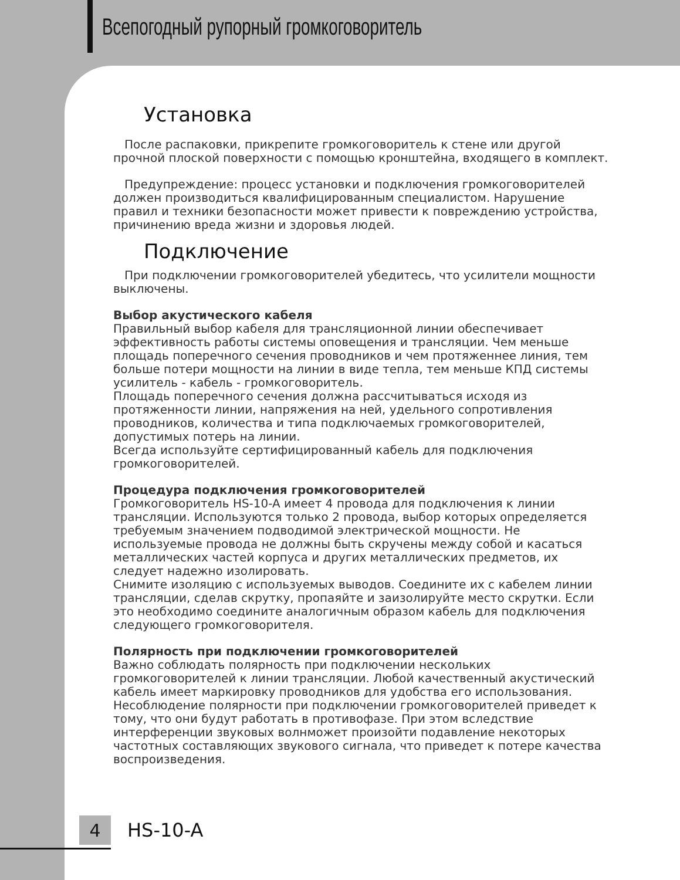Всепогодный рупорный громкоговоритель
Установка
После распаковки, прикрепите громкоговоритель к стене или другой прочной плоской поверхности с помощью кронштейна, входящего в комплект.
Предупреждение: процесс установки и подключения громкоговорителей должен производиться квалифицированным специалистом. Нарушение правил и техники безопасности может привести к повреждению устройства, причинению вреда жизни и здоровья людей.
Подключение
При подключении громкоговорителей убедитесь, что усилители мощности выключены.
Выбор акустического кабеля
Правильный выбор кабеля для трансляционной линии обеспечивает эффективность работы системы оповещения и трансляции. Чем меньше площадь поперечного сечения проводников и чем протяженнее линия, тем больше потери мощности на линии в виде тепла, тем меньше КПД системы усилитель - кабель - громкоговоритель.
Площадь поперечного сечения должна рассчитываться исходя из протяженности линии, напряжения на ней, удельного сопротивления проводников, количества и типа подключаемых громкоговорителей, допустимых потерь на линии.
Всегда используйте сертифицированный кабель для подключения громкоговорителей.
Процедура подключения громкоговорителей
Громкоговоритель HS-10-A имеет 4 провода для подключения к линии трансляции. Используются только 2 провода, выбор которых определяется требуемым значением подводимой электрической мощности. Не используемые провода не должны быть скручены между собой и касаться металлических частей корпуса и других металлических предметов, их следует надежно изолировать.
Снимите изоляцию с используемых выводов. Соедините их с кабелем линии трансляции, сделав скрутку, пропаяйте и заизолируйте место скрутки. Если это необходимо соедините аналогичным образом кабель для подключения следующего громкоговорителя.
Полярность при подключении громкоговорителей
Важно соблюдать полярность при подключении нескольких громкоговорителей к линии трансляции. Любой качественный акустический кабель имеет маркировку проводников для удобства его использования. Несоблюдение полярности при подключении громкоговорителей приведет к тому, что они будут работать в противофазе. При этом вследствие интерференции звуковых волнможет произойти подавление некоторых частотных составляющих звукового сигнала, что приведет к потере качества воспроизведения.
4
HS-10-A